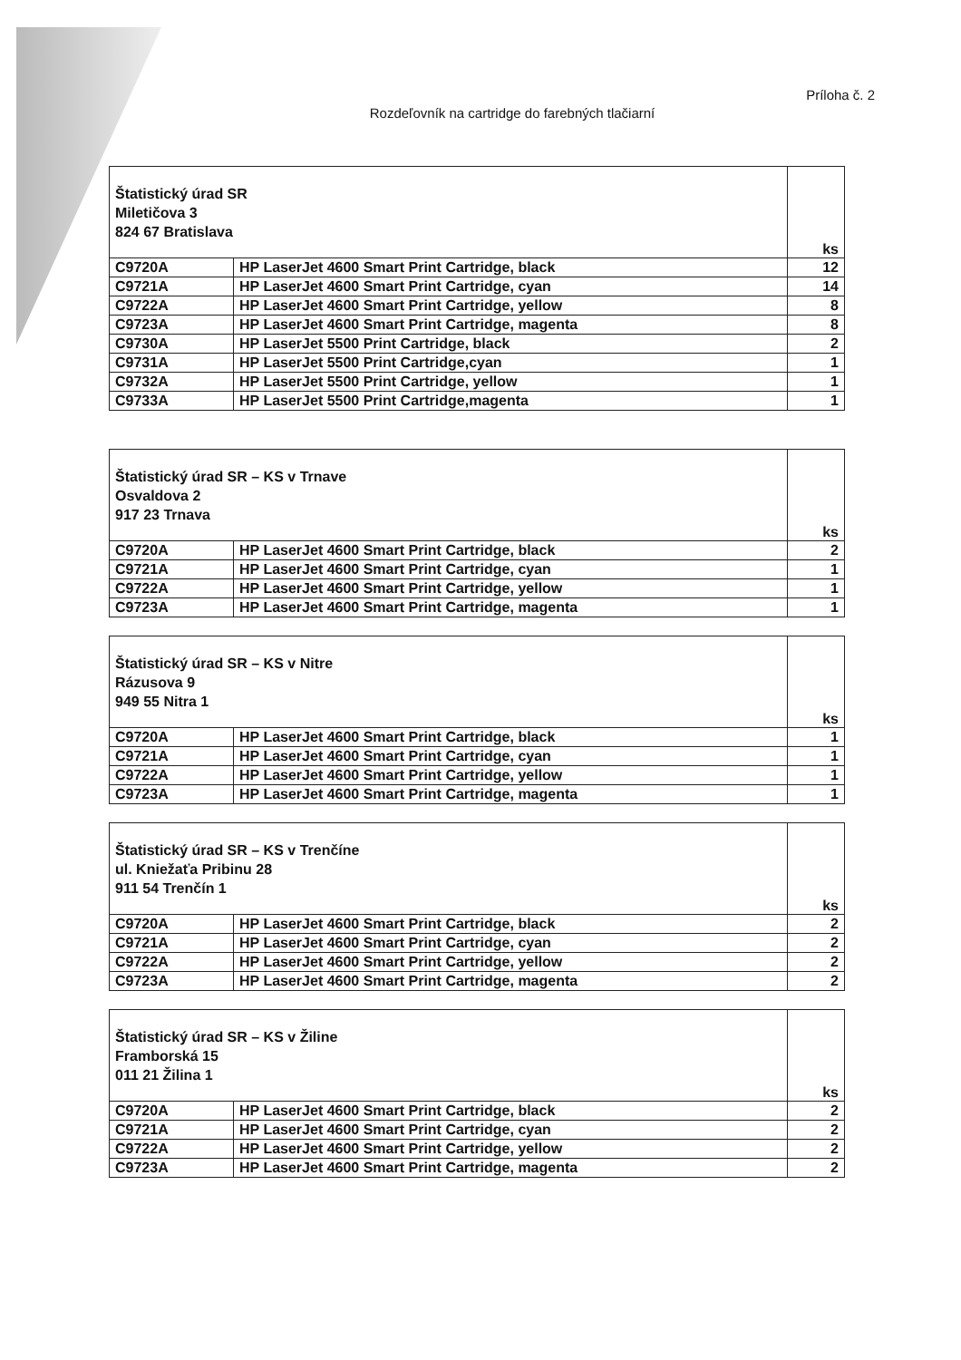Príloha č. 2
Rozdeľovník na cartridge do farebných tlačiarní
| Štatistický úrad SR Miletičova 3 824 67 Bratislava | | ks |
| C9720A | HP LaserJet 4600 Smart Print Cartridge, black | 12 |
| C9721A | HP LaserJet 4600 Smart Print Cartridge, cyan | 14 |
| C9722A | HP LaserJet 4600 Smart Print Cartridge, yellow | 8 |
| C9723A | HP LaserJet 4600 Smart Print Cartridge, magenta | 8 |
| C9730A | HP LaserJet 5500 Print Cartridge, black | 2 |
| C9731A | HP LaserJet 5500 Print Cartridge,cyan | 1 |
| C9732A | HP LaserJet 5500 Print Cartridge, yellow | 1 |
| C9733A | HP LaserJet 5500 Print Cartridge,magenta | 1 |
| Štatistický úrad SR – KS v Trnave Osvaldova 2 917 23 Trnava | | ks |
| C9720A | HP LaserJet 4600 Smart Print Cartridge, black | 2 |
| C9721A | HP LaserJet 4600 Smart Print Cartridge, cyan | 1 |
| C9722A | HP LaserJet 4600 Smart Print Cartridge, yellow | 1 |
| C9723A | HP LaserJet 4600 Smart Print Cartridge, magenta | 1 |
| Štatistický úrad SR – KS v Nitre Rázusova 9 949 55 Nitra 1 | | ks |
| C9720A | HP LaserJet 4600 Smart Print Cartridge, black | 1 |
| C9721A | HP LaserJet 4600 Smart Print Cartridge, cyan | 1 |
| C9722A | HP LaserJet 4600 Smart Print Cartridge, yellow | 1 |
| C9723A | HP LaserJet 4600 Smart Print Cartridge, magenta | 1 |
| Štatistický úrad SR – KS v Trenčíne ul. Kniežaťa Pribinu 28 911 54 Trenčín 1 | | ks |
| C9720A | HP LaserJet 4600 Smart Print Cartridge, black | 2 |
| C9721A | HP LaserJet 4600 Smart Print Cartridge, cyan | 2 |
| C9722A | HP LaserJet 4600 Smart Print Cartridge, yellow | 2 |
| C9723A | HP LaserJet 4600 Smart Print Cartridge, magenta | 2 |
| Štatistický úrad SR – KS v Žiline Framborská 15 011 21 Žilina 1 | | ks |
| C9720A | HP LaserJet 4600 Smart Print Cartridge, black | 2 |
| C9721A | HP LaserJet 4600 Smart Print Cartridge, cyan | 2 |
| C9722A | HP LaserJet 4600 Smart Print Cartridge, yellow | 2 |
| C9723A | HP LaserJet 4600 Smart Print Cartridge, magenta | 2 |